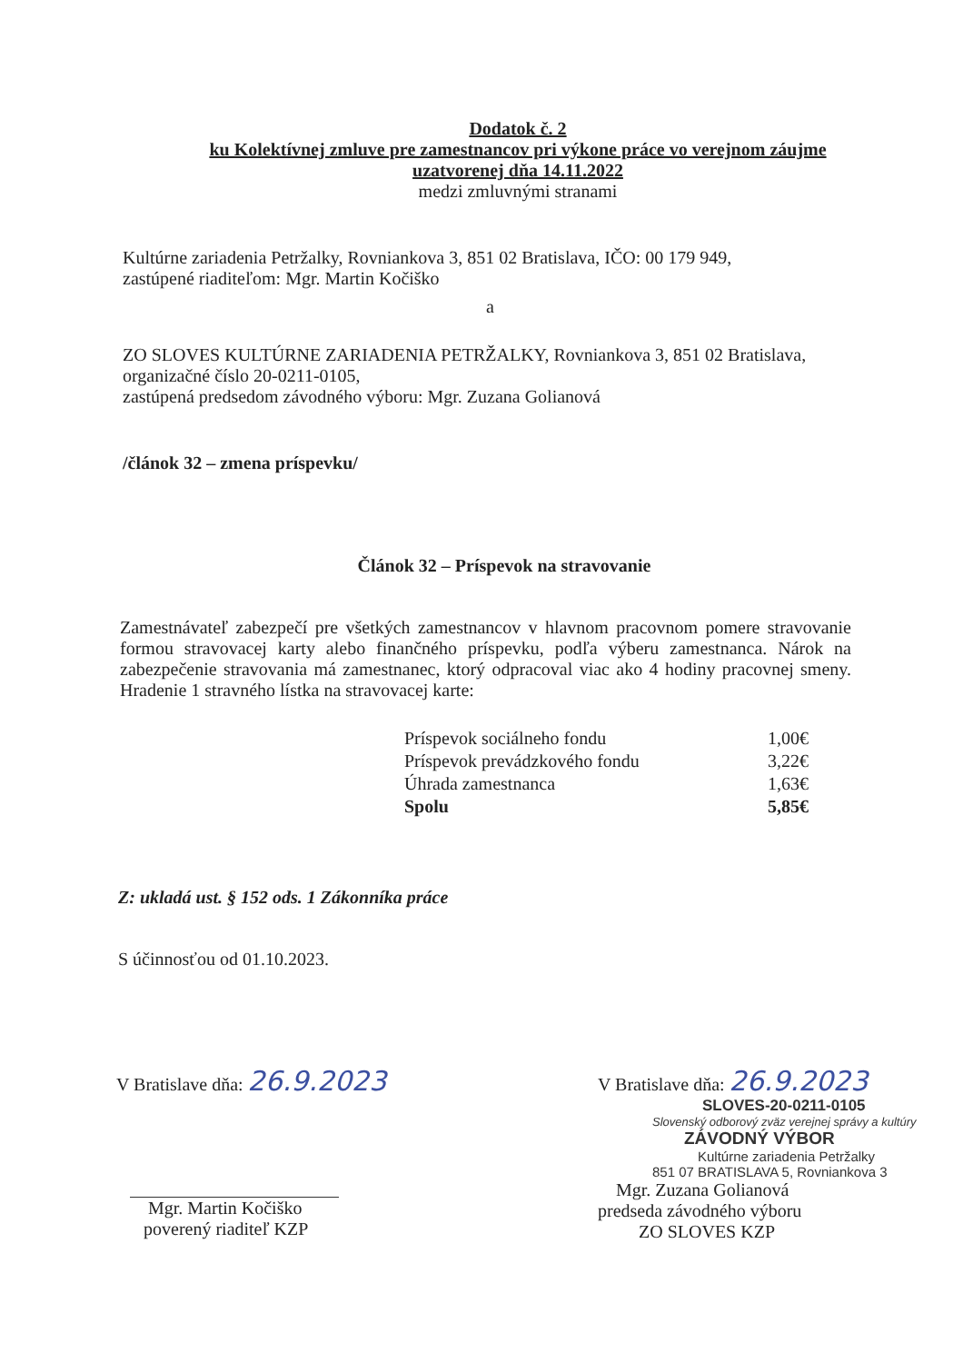Dodatok č. 2
ku Kolektívnej zmluve pre zamestnancov pri výkone práce vo verejnom záujme
uzatvorenej dňa 14.11.2022
medzi zmluvnými stranami
Kultúrne zariadenia Petržalky, Rovniankova 3, 851 02 Bratislava, IČO: 00 179 949,
zastúpené riaditeľom: Mgr. Martin Kočiško
a
ZO SLOVES KULTÚRNE ZARIADENIA PETRŽALKY, Rovniankova 3, 851 02 Bratislava,
organizačné číslo 20-0211-0105,
zastúpená predsedom závodného výboru: Mgr. Zuzana Golianová
/článok 32 – zmena príspevku/
Článok 32 – Príspevok na stravovanie
Zamestnávateľ zabezpečí pre všetkých zamestnancov v hlavnom pracovnom pomere stravovanie formou stravovacej karty alebo finančného príspevku, podľa výberu zamestnanca. Nárok na zabezpečenie stravovania má zamestnanec, ktorý odpracoval viac ako 4 hodiny pracovnej smeny. Hradenie 1 stravného lístka na stravovacej karte:
| Príspevok sociálneho fondu | 1,00€ |
| Príspevok prevádzkového fondu | 3,22€ |
| Úhrada zamestnanca | 1,63€ |
| Spolu | 5,85€ |
Z: ukladá ust. § 152 ods. 1 Zákonníka práce
S účinnosťou od 01.10.2023.
V Bratislave dňa: 26.9.2023
Mgr. Martin Kočiško
poverený riaditeľ KZP
V Bratislave dňa: 26.9.2023
SLOVES-20-0211-0105
Slovenský odborový zväz verejnej správy a kultúry
ZÁVODNÝ VÝBOR
Kultúrne zariadenia Petržalky
851 07 BRATISLAVA 5, Rovniankova 3
Mgr. Zuzana Golianová
predseda závodného výboru
ZO SLOVES KZP